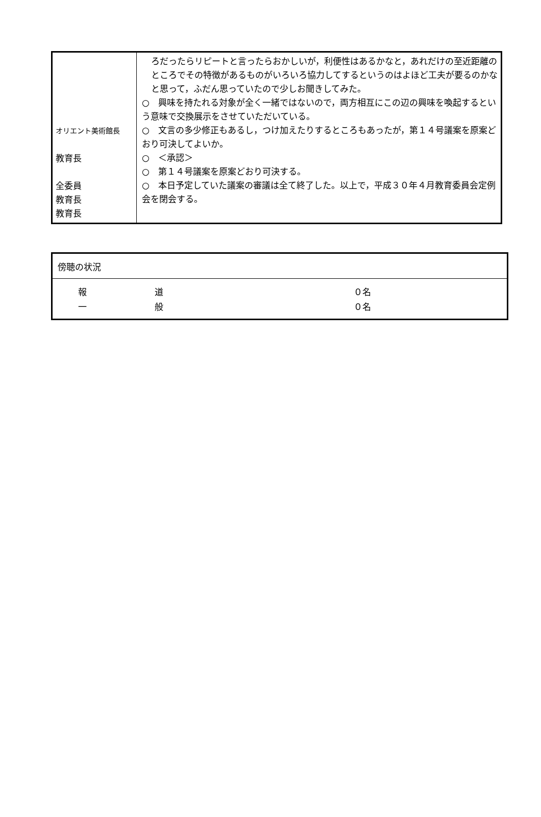| オリエント美術館長 教育長 全委員 教育長 教育長 | ろだったらリピートと言ったらおかしいが，利便性はあるかなと，あれだけの至近距離のところでその特徴があるものがいろいろ協力してするというのはよほど工夫が要るのかなと思って，ふだん思っていたので少しお聞きしてみた。 ○ 興味を持たれる対象が全く一緒ではないので，両方相互にこの辺の興味を喚起するという意味で交換展示をさせていただいている。 ○ 文言の多少修正もあるし，つけ加えたりするところもあったが，第１４号議案を原案どおり可決してよいか。 ○ ＜承認＞ ○ 第１４号議案を原案どおり可決する。 ○ 本日予定していた議案の審議は全て終了した。以上で，平成３０年４月教育委員会定例会を閉会する。 |
| 傍聴の状況 |
| / 報 / 道 / ０名 / / 一 / 般 / ０名 / |